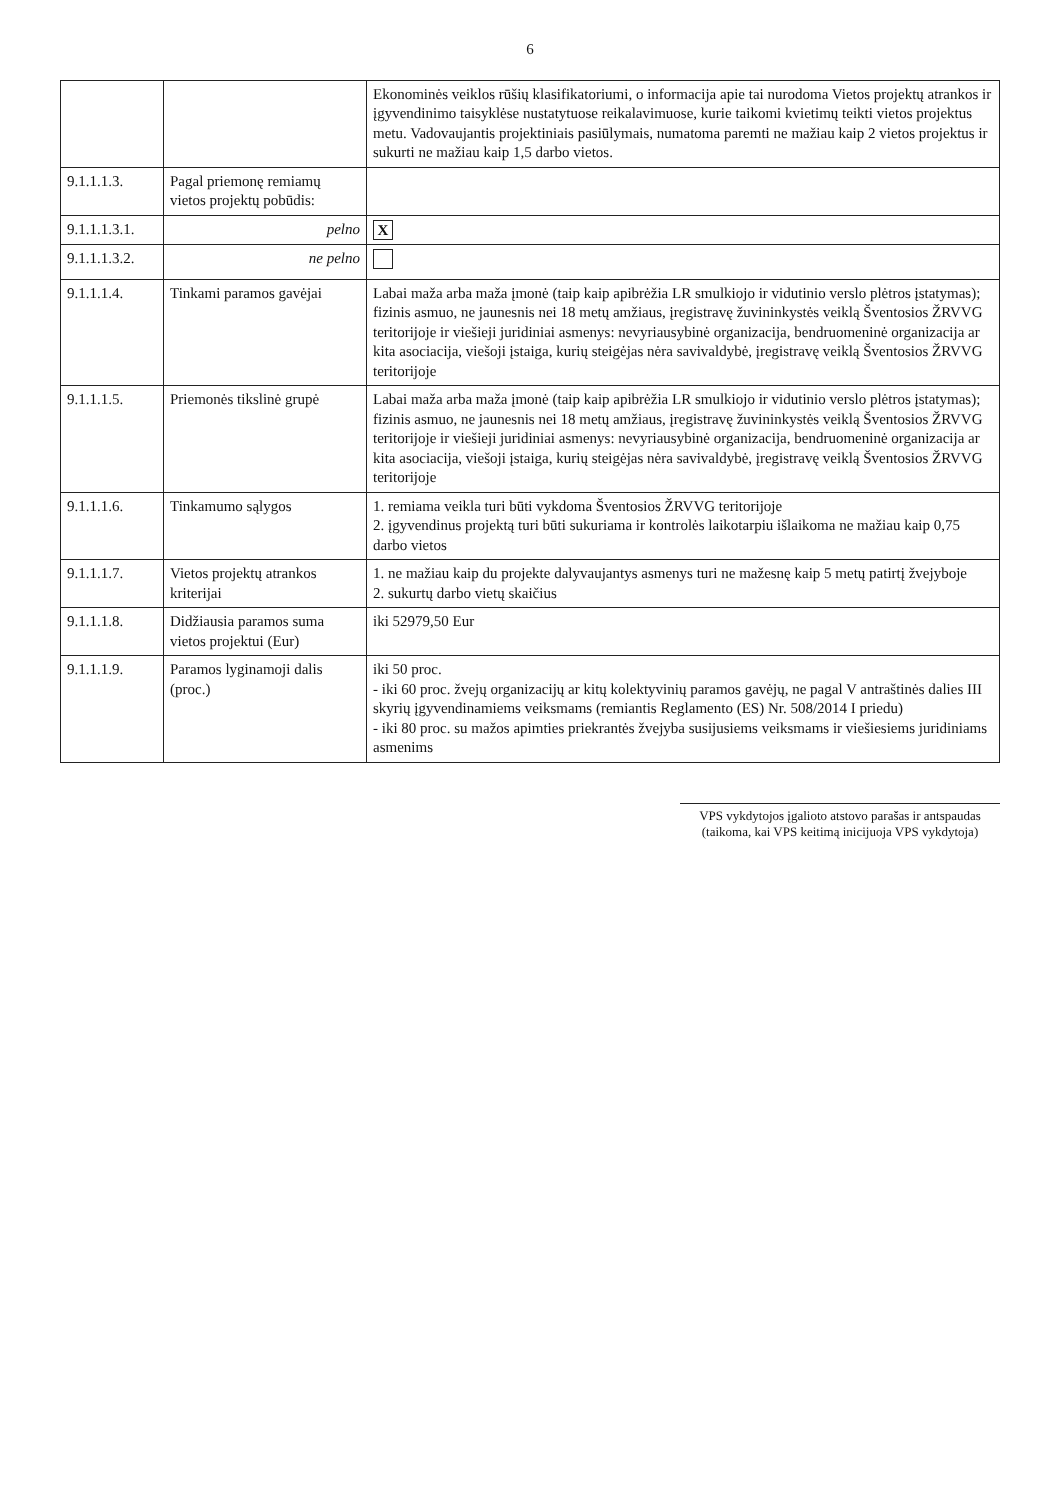6
| | | Ekonominės veiklos rūšių klasifikatoriumi, o informacija apie tai nurodoma Vietos projektų atrankos ir įgyvendinimo taisyklėse nustatytuose reikalavimuose, kurie taikomi kvietimų teikti vietos projektus metu. Vadovaujantis projektiniais pasiūlymais, numatoma paremti ne mažiau kaip 2 vietos projektus ir sukurti ne mažiau kaip 1,5 darbo vietos. |
| 9.1.1.1.3. | Pagal priemonę remiamų vietos projektų pobūdis: | |
| 9.1.1.1.3.1. | pelno | X |
| 9.1.1.1.3.2. | ne pelno | |
| 9.1.1.1.4. | Tinkami paramos gavėjai | Labai maža arba maža įmonė (taip kaip apibrėžia LR smulkiojo ir vidutinio verslo plėtros įstatymas); fizinis asmuo, ne jaunesnis nei 18 metų amžiaus, įregistravę žuvininkystės veiklą Šventosios ŽRVVG teritorijoje ir viešieji juridiniai asmenys: nevyriausybinė organizacija, bendruomeninė organizacija ar kita asociacija, viešoji įstaiga, kurių steigėjas nėra savivaldybė, įregistravę veiklą Šventosios ŽRVVG teritorijoje |
| 9.1.1.1.5. | Priemonės tikslinė grupė | Labai maža arba maža įmonė (taip kaip apibrėžia LR smulkiojo ir vidutinio verslo plėtros įstatymas); fizinis asmuo, ne jaunesnis nei 18 metų amžiaus, įregistravę žuvininkystės veiklą Šventosios ŽRVVG teritorijoje ir viešieji juridiniai asmenys: nevyriausybinė organizacija, bendruomeninė organizacija ar kita asociacija, viešoji įstaiga, kurių steigėjas nėra savivaldybė, įregistravę veiklą Šventosios ŽRVVG teritorijoje |
| 9.1.1.1.6. | Tinkamumo sąlygos | 1. remiama veikla turi būti vykdoma Šventosios ŽRVVG teritorijoje 2. įgyvendinus projektą turi būti sukuriama ir kontrolės laikotarpiu išlaikoma ne mažiau kaip 0,75 darbo vietos |
| 9.1.1.1.7. | Vietos projektų atrankos kriterijai | 1. ne mažiau kaip du projekte dalyvaujantys asmenys turi ne mažesnę kaip 5 metų patirtį žvejyboje 2. sukurtų darbo vietų skaičius |
| 9.1.1.1.8. | Didžiausia paramos suma vietos projektui (Eur) | iki 52979,50 Eur |
| 9.1.1.1.9. | Paramos lyginamoji dalis (proc.) | iki 50 proc. - iki 60 proc. žvejų organizacijų ar kitų kolektyvinių paramos gavėjų, ne pagal V antraštinės dalies III skyrių įgyvendinamiems veiksmams (remiantis Reglamento (ES) Nr. 508/2014 I priedu) - iki 80 proc. su mažos apimties priekrantės žvejyba susijusiems veiksmams ir viešiesiems juridiniams asmenims |
VPS vykdytojos įgalioto atstovo parašas ir antspaudas
(taikoma, kai VPS keitimą inicijuoja VPS vykdytoja)